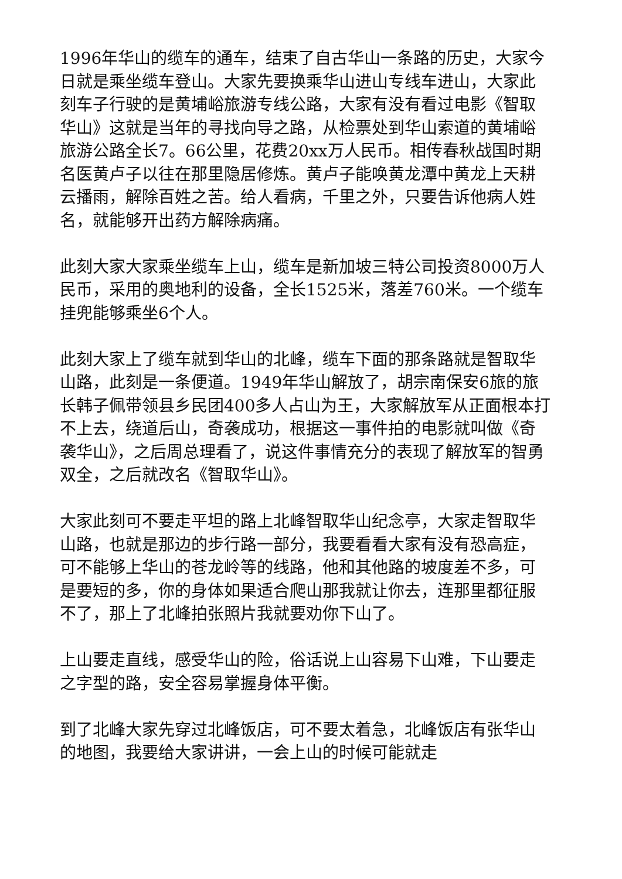1996年华山的缆车的通车，结束了自古华山一条路的历史，大家今日就是乘坐缆车登山。大家先要换乘华山进山专线车进山，大家此刻车子行驶的是黄埔峪旅游专线公路，大家有没有看过电影《智取华山》这就是当年的寻找向导之路，从检票处到华山索道的黄埔峪旅游公路全长7。66公里，花费20xx万人民币。相传春秋战国时期名医黄卢子以往在那里隐居修炼。黄卢子能唤黄龙潭中黄龙上天耕云播雨，解除百姓之苦。给人看病，千里之外，只要告诉他病人姓名，就能够开出药方解除病痛。
此刻大家大家乘坐缆车上山，缆车是新加坡三特公司投资8000万人民币，采用的奥地利的设备，全长1525米，落差760米。一个缆车挂兜能够乘坐6个人。
此刻大家上了缆车就到华山的北峰，缆车下面的那条路就是智取华山路，此刻是一条便道。1949年华山解放了，胡宗南保安6旅的旅长韩子佩带领县乡民团400多人占山为王，大家解放军从正面根本打不上去，绕道后山，奇袭成功，根据这一事件拍的电影就叫做《奇袭华山》，之后周总理看了，说这件事情充分的表现了解放军的智勇双全，之后就改名《智取华山》。
大家此刻可不要走平坦的路上北峰智取华山纪念亭，大家走智取华山路，也就是那边的步行路一部分，我要看看大家有没有恐高症，可不能够上华山的苍龙岭等的线路，他和其他路的坡度差不多，可是要短的多，你的身体如果适合爬山那我就让你去，连那里都征服不了，那上了北峰拍张照片我就要劝你下山了。
上山要走直线，感受华山的险，俗话说上山容易下山难，下山要走之字型的路，安全容易掌握身体平衡。
到了北峰大家先穿过北峰饭店，可不要太着急，北峰饭店有张华山的地图，我要给大家讲讲，一会上山的时候可能就走